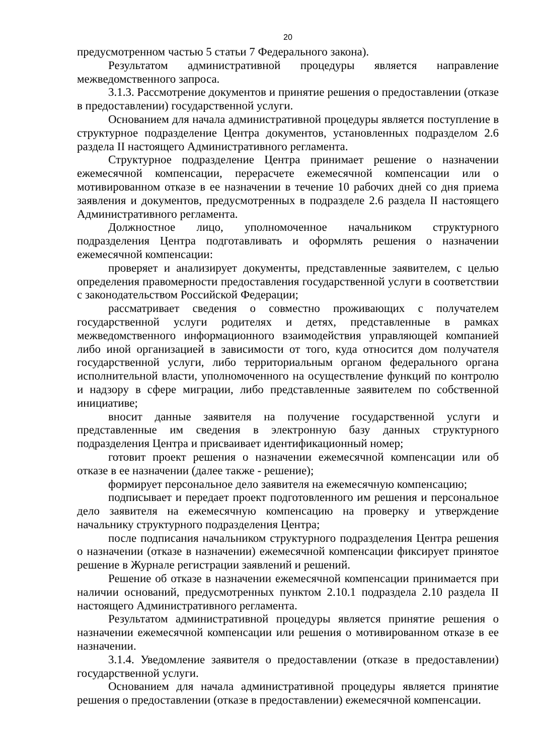20
предусмотренном частью 5 статьи 7 Федерального закона).
Результатом административной процедуры является направление межведомственного запроса.
3.1.3. Рассмотрение документов и принятие решения о предоставлении (отказе в предоставлении) государственной услуги.
Основанием для начала административной процедуры является поступление в структурное подразделение Центра документов, установленных подразделом 2.6 раздела II настоящего Административного регламента.
Структурное подразделение Центра принимает решение о назначении ежемесячной компенсации, перерасчете ежемесячной компенсации или о мотивированном отказе в ее назначении в течение 10 рабочих дней со дня приема заявления и документов, предусмотренных в подразделе 2.6 раздела II настоящего Административного регламента.
Должностное лицо, уполномоченное начальником структурного подразделения Центра подготавливать и оформлять решения о назначении ежемесячной компенсации:
проверяет и анализирует документы, представленные заявителем, с целью определения правомерности предоставления государственной услуги в соответствии с законодательством Российской Федерации;
рассматривает сведения о совместно проживающих с получателем государственной услуги родителях и детях, представленные в рамках межведомственного информационного взаимодействия управляющей компанией либо иной организацией в зависимости от того, куда относится дом получателя государственной услуги, либо территориальным органом федерального органа исполнительной власти, уполномоченного на осуществление функций по контролю и надзору в сфере миграции, либо представленные заявителем по собственной инициативе;
вносит данные заявителя на получение государственной услуги и представленные им сведения в электронную базу данных структурного подразделения Центра и присваивает идентификационный номер;
готовит проект решения о назначении ежемесячной компенсации или об отказе в ее назначении (далее также - решение);
формирует персональное дело заявителя на ежемесячную компенсацию;
подписывает и передает проект подготовленного им решения и персональное дело заявителя на ежемесячную компенсацию на проверку и утверждение начальнику структурного подразделения Центра;
после подписания начальником структурного подразделения Центра решения о назначении (отказе в назначении) ежемесячной компенсации фиксирует принятое решение в Журнале регистрации заявлений и решений.
Решение об отказе в назначении ежемесячной компенсации принимается при наличии оснований, предусмотренных пунктом 2.10.1 подраздела 2.10 раздела II настоящего Административного регламента.
Результатом административной процедуры является принятие решения о назначении ежемесячной компенсации или решения о мотивированном отказе в ее назначении.
3.1.4. Уведомление заявителя о предоставлении (отказе в предоставлении) государственной услуги.
Основанием для начала административной процедуры является принятие решения о предоставлении (отказе в предоставлении) ежемесячной компенсации.